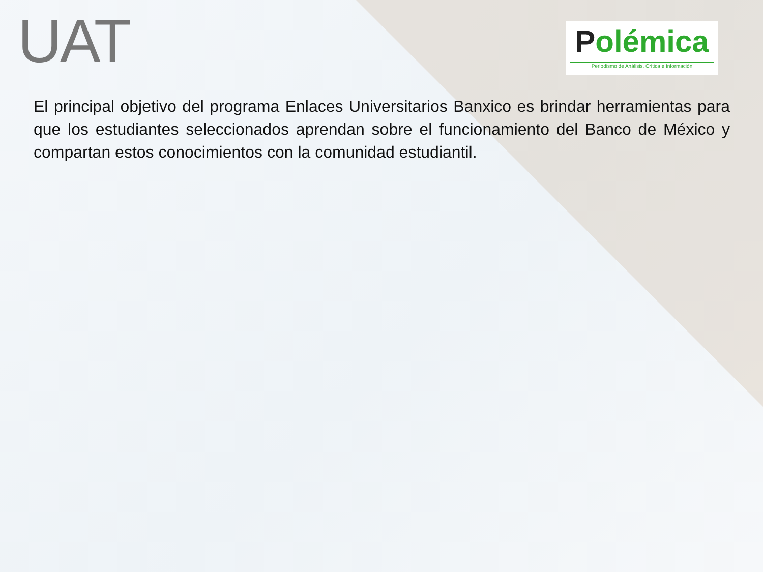UAT
Polémica
Periodismo de Análisis, Crítica e Información
El principal objetivo del programa Enlaces Universitarios Banxico es brindar herramientas para que los estudiantes seleccionados aprendan sobre el funcionamiento del Banco de México y compartan estos conocimientos con la comunidad estudiantil.